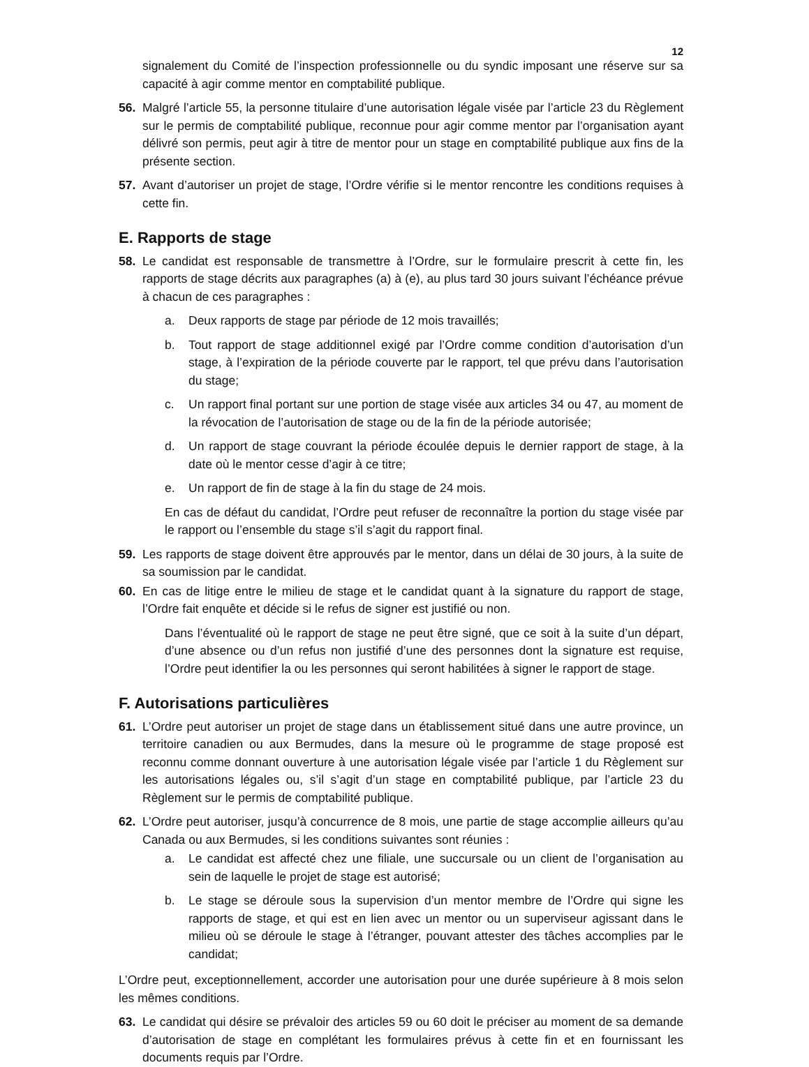12
signalement du Comité de l’inspection professionnelle ou du syndic imposant une réserve sur sa capacité à agir comme mentor en comptabilité publique.
56. Malgré l’article 55, la personne titulaire d’une autorisation légale visée par l’article 23 du Règlement sur le permis de comptabilité publique, reconnue pour agir comme mentor par l’organisation ayant délivré son permis, peut agir à titre de mentor pour un stage en comptabilité publique aux fins de la présente section.
57. Avant d’autoriser un projet de stage, l’Ordre vérifie si le mentor rencontre les conditions requises à cette fin.
E. Rapports de stage
58. Le candidat est responsable de transmettre à l’Ordre, sur le formulaire prescrit à cette fin, les rapports de stage décrits aux paragraphes (a) à (e), au plus tard 30 jours suivant l’échéance prévue à chacun de ces paragraphes :
a. Deux rapports de stage par période de 12 mois travaillés;
b. Tout rapport de stage additionnel exigé par l’Ordre comme condition d’autorisation d’un stage, à l’expiration de la période couverte par le rapport, tel que prévu dans l’autorisation du stage;
c. Un rapport final portant sur une portion de stage visée aux articles 34 ou 47, au moment de la révocation de l’autorisation de stage ou de la fin de la période autorisée;
d. Un rapport de stage couvrant la période écoulée depuis le dernier rapport de stage, à la date où le mentor cesse d’agir à ce titre;
e. Un rapport de fin de stage à la fin du stage de 24 mois.
En cas de défaut du candidat, l’Ordre peut refuser de reconnaître la portion du stage visée par le rapport ou l’ensemble du stage s’il s’agit du rapport final.
59. Les rapports de stage doivent être approuvés par le mentor, dans un délai de 30 jours, à la suite de sa soumission par le candidat.
60. En cas de litige entre le milieu de stage et le candidat quant à la signature du rapport de stage, l’Ordre fait enquête et décide si le refus de signer est justifié ou non.
Dans l’éventualité où le rapport de stage ne peut être signé, que ce soit à la suite d’un départ, d’une absence ou d’un refus non justifié d’une des personnes dont la signature est requise, l’Ordre peut identifier la ou les personnes qui seront habilitées à signer le rapport de stage.
F. Autorisations particulières
61. L’Ordre peut autoriser un projet de stage dans un établissement situé dans une autre province, un territoire canadien ou aux Bermudes, dans la mesure où le programme de stage proposé est reconnu comme donnant ouverture à une autorisation légale visée par l’article 1 du Règlement sur les autorisations légales ou, s’il s’agit d’un stage en comptabilité publique, par l’article 23 du Règlement sur le permis de comptabilité publique.
62. L’Ordre peut autoriser, jusqu’à concurrence de 8 mois, une partie de stage accomplie ailleurs qu’au Canada ou aux Bermudes, si les conditions suivantes sont réunies :
a. Le candidat est affecté chez une filiale, une succursale ou un client de l’organisation au sein de laquelle le projet de stage est autorisé;
b. Le stage se déroule sous la supervision d’un mentor membre de l’Ordre qui signe les rapports de stage, et qui est en lien avec un mentor ou un superviseur agissant dans le milieu où se déroule le stage à l’étranger, pouvant attester des tâches accomplies par le candidat;
L’Ordre peut, exceptionnellement, accorder une autorisation pour une durée supérieure à 8 mois selon les mêmes conditions.
63. Le candidat qui désire se prévaloir des articles 59 ou 60 doit le préciser au moment de sa demande d’autorisation de stage en complétant les formulaires prévus à cette fin et en fournissant les documents requis par l’Ordre.